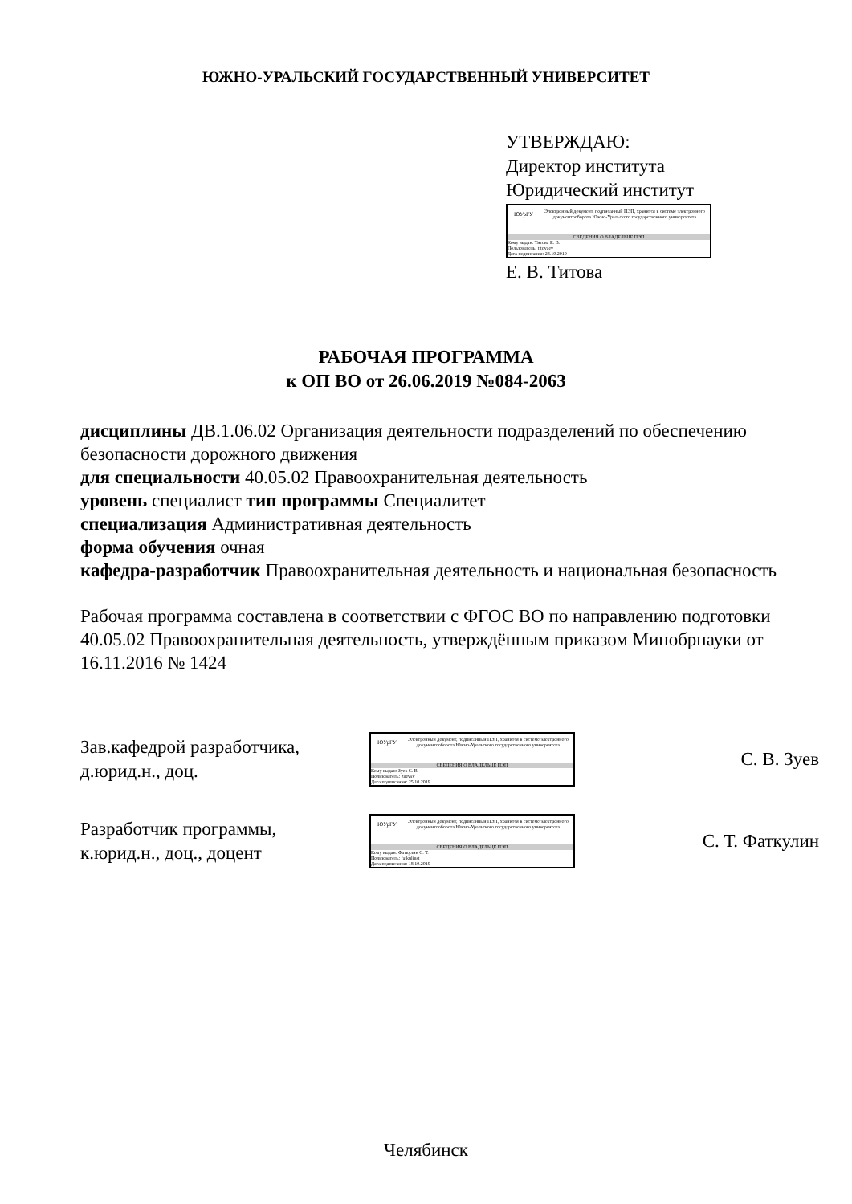ЮЖНО-УРАЛЬСКИЙ ГОСУДАРСТВЕННЫЙ УНИВЕРСИТЕТ
УТВЕРЖДАЮ:
Директор института
Юридический институт
ЮУрГУ
Электронный документ, подписанный ПЭП, хранится в системе электронного документооборота Южно-Уральского государственного университета
СВЕДЕНИЯ О ВЛАДЕЛЬЦЕ ПЭП
Кому выдан: Титова Е. В.
Пользователь: titovaev
Дата подписания: 28.10.2019
Е. В. Титова
РАБОЧАЯ ПРОГРАММА
к ОП ВО от 26.06.2019 №084-2063
дисциплины ДВ.1.06.02 Организация деятельности подразделений по обеспечению безопасности дорожного движения
для специальности 40.05.02 Правоохранительная деятельность
уровень специалист тип программы Специалитет
специализация Административная деятельность
форма обучения очная
кафедра-разработчик Правоохранительная деятельность и национальная безопасность
Рабочая программа составлена в соответствии с ФГОС ВО по направлению подготовки 40.05.02 Правоохранительная деятельность, утверждённым приказом Минобрнауки от 16.11.2016 № 1424
Зав.кафедрой разработчика,
д.юрид.н., доц.
ЮУрГУ
Электронный документ, подписанный ПЭП, хранится в системе электронного документооборота Южно-Уральского государственного университета
СВЕДЕНИЯ О ВЛАДЕЛЬЦЕ ПЭП
Кому выдан: Зуев С. В.
Пользователь: zuevsv
Дата подписания: 25.10.2019
С. В. Зуев
Разработчик программы,
к.юрид.н., доц., доцент
ЮУрГУ
Электронный документ, подписанный ПЭП, хранится в системе электронного документооборота Южно-Уральского государственного университета
СВЕДЕНИЯ О ВЛАДЕЛЬЦЕ ПЭП
Кому выдан: Фаткулин С. Т.
Пользователь: fatkulinst
Дата подписания: 18.10.2019
С. Т. Фаткулин
Челябинск